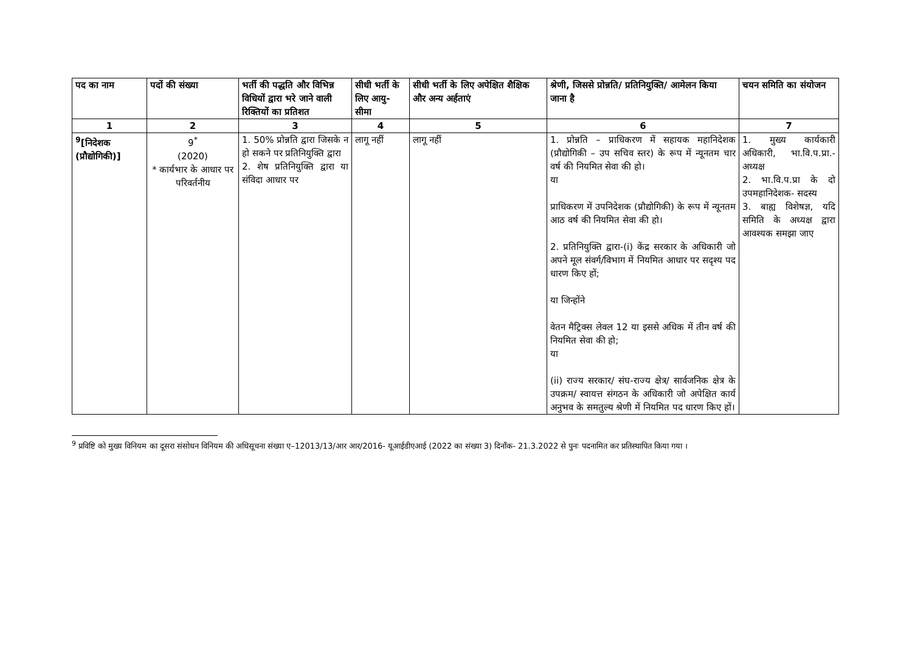| पद का नाम | पदों की संख्या | भर्ती की पद्धति और विभिन्न विधियों द्वारा भरे जाने वाली रिक्तियों का प्रतिशत | सीधी भर्ती के लिए आयु-सीमा | सीधी भर्ती के लिए अपेक्षित शैक्षिक और अन्य अर्हताएं | श्रेणी, जिससे प्रोन्नति/ प्रतिनियुक्ति/ आमेलन किया जाना है | चयन समिति का संयोजन |
| --- | --- | --- | --- | --- | --- | --- |
| 1 | 2 | 3 | 4 | 5 | 6 | 7 |
| <sup>9</sup> [निदेशक (प्रौद्योगिकी)] | 9<sup>*</sup> (2020) * कार्यभार के आधार पर परिवर्तनीय | 1. 50% प्रोन्नति द्वारा जिसके न हो सकने पर प्रतिनियुक्ति द्वारा 2. शेष प्रतिनियुक्ति द्वारा या संविदा आधार पर | लागू नहीं | लागू नहीं | 1. प्रोन्नति – प्राधिकरण में सहायक महानिदेशक (प्रौद्योगिकी – उप सचिव स्तर) के रूप में न्यूनतम चार वर्ष की नियमित सेवा की हो। या प्राधिकरण में उपनिदेशक (प्रौद्योगिकी) के रूप में न्यूनतम आठ वर्ष की नियमित सेवा की हो। 2. प्रतिनियुक्ति द्वारा-(i) केंद्र सरकार के अधिकारी जो अपने मूल संवर्ग/विभाग में नियमित आधार पर सदृश्य पद धारण किए हों; या जिन्होंने वेतन मैट्रिक्स लेवल 12 या इससे अधिक में तीन वर्ष की नियमित सेवा की हो; या (ii) राज्य सरकार/ संघ-राज्य क्षेत्र/ सार्वजनिक क्षेत्र के उपक्रम/ स्वायत्त संगठन के अधिकारी जो अपेक्षित कार्य अनुभव के समतुल्य श्रेणी में नियमित पद धारण किए हों। | 1. मुख्य कार्यकारी अधिकारी, भा.वि.प.प्रा.- अध्यक्ष 2. भा.वि.प.प्रा के दो उपमहानिदेशक- सदस्य 3. बाह्य विशेषज्ञ, यदि समिति के अध्यक्ष द्वारा आवश्यक समझा जाए |
<sup>9</sup> प्रविष्टि को मुख्य विनियम का दूसरा संसोधन विनियम की अधिसूचना संख्या ए–12013/13/आर आर/2016- यूआईडीएआई (2022 का संख्या 3) दिनाँक- 21.3.2022 से पुनः पदनामित कर प्रतिस्थापित किया गया ।